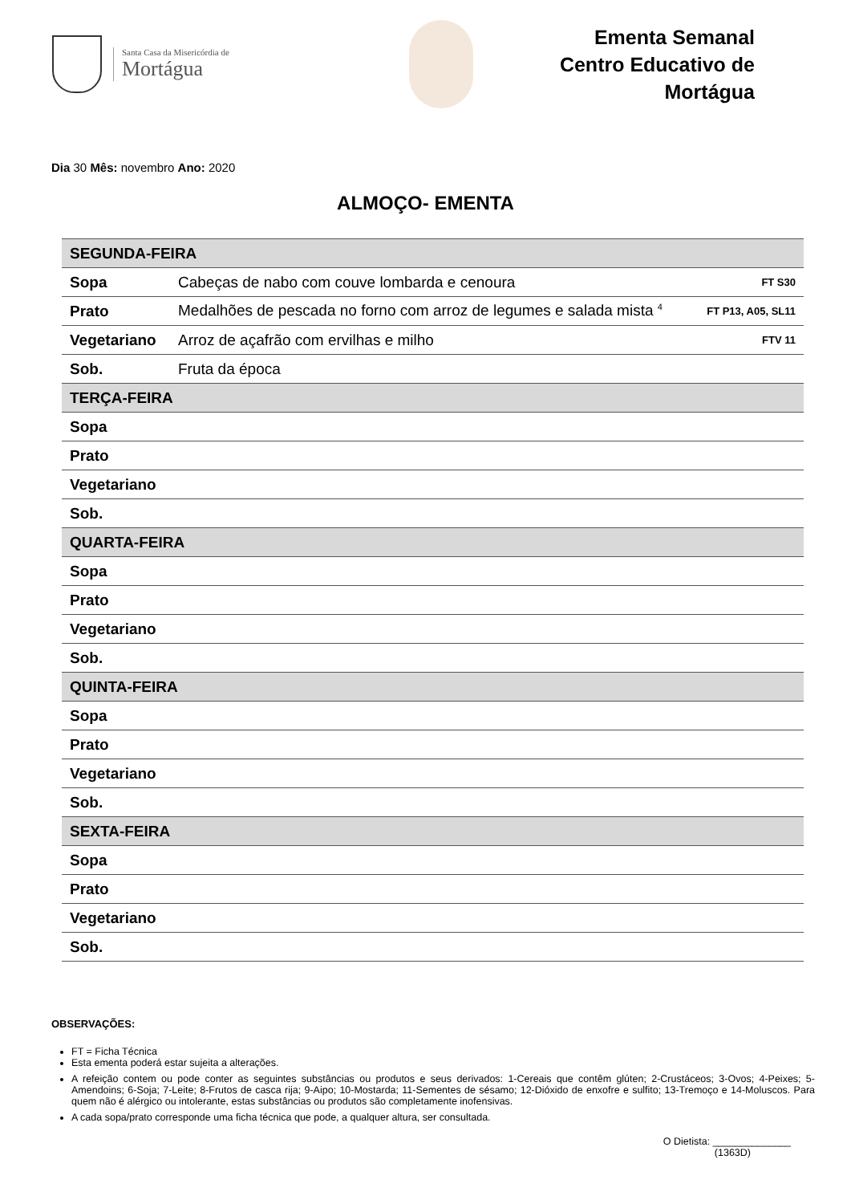Santa Casa da Misericórdia de
Mortágua
Ementa Semanal
Centro Educativo de Mortágua
Dia 30 Mês: novembro Ano: 2020
ALMOÇO- EMENTA
| SEGUNDA-FEIRA | | |
| Sopa | Cabeças de nabo com couve lombarda e cenoura | FT S30 |
| Prato | Medalhões de pescada no forno com arroz de legumes e salada mista <sup>4</sup> | FT P13, A05, SL11 |
| Vegetariano | Arroz de açafrão com ervilhas e milho | FTV 11 |
| Sob. | Fruta da época | |
| TERÇA-FEIRA | | |
| Sopa | | |
| Prato | | |
| Vegetariano | | |
| Sob. | | |
| QUARTA-FEIRA | | |
| Sopa | | |
| Prato | | |
| Vegetariano | | |
| Sob. | | |
| QUINTA-FEIRA | | |
| Sopa | | |
| Prato | | |
| Vegetariano | | |
| Sob. | | |
| SEXTA-FEIRA | | |
| Sopa | | |
| Prato | | |
| Vegetariano | | |
| Sob. | | |
OBSERVAÇÕES:
FT = Ficha Técnica
Esta ementa poderá estar sujeita a alterações.
A refeição contem ou pode conter as seguintes substâncias ou produtos e seus derivados: 1-Cereais que contêm glúten; 2-Crustáceos; 3-Ovos; 4-Peixes; 5-Amendoins; 6-Soja; 7-Leite; 8-Frutos de casca rija; 9-Aipo; 10-Mostarda; 11-Sementes de sésamo; 12-Dióxido de enxofre e sulfito; 13-Tremoço e 14-Moluscos. Para quem não é alérgico ou intolerante, estas substâncias ou produtos são completamente inofensivas.
A cada sopa/prato corresponde uma ficha técnica que pode, a qualquer altura, ser consultada.
O Dietista: ______________
(1363D)